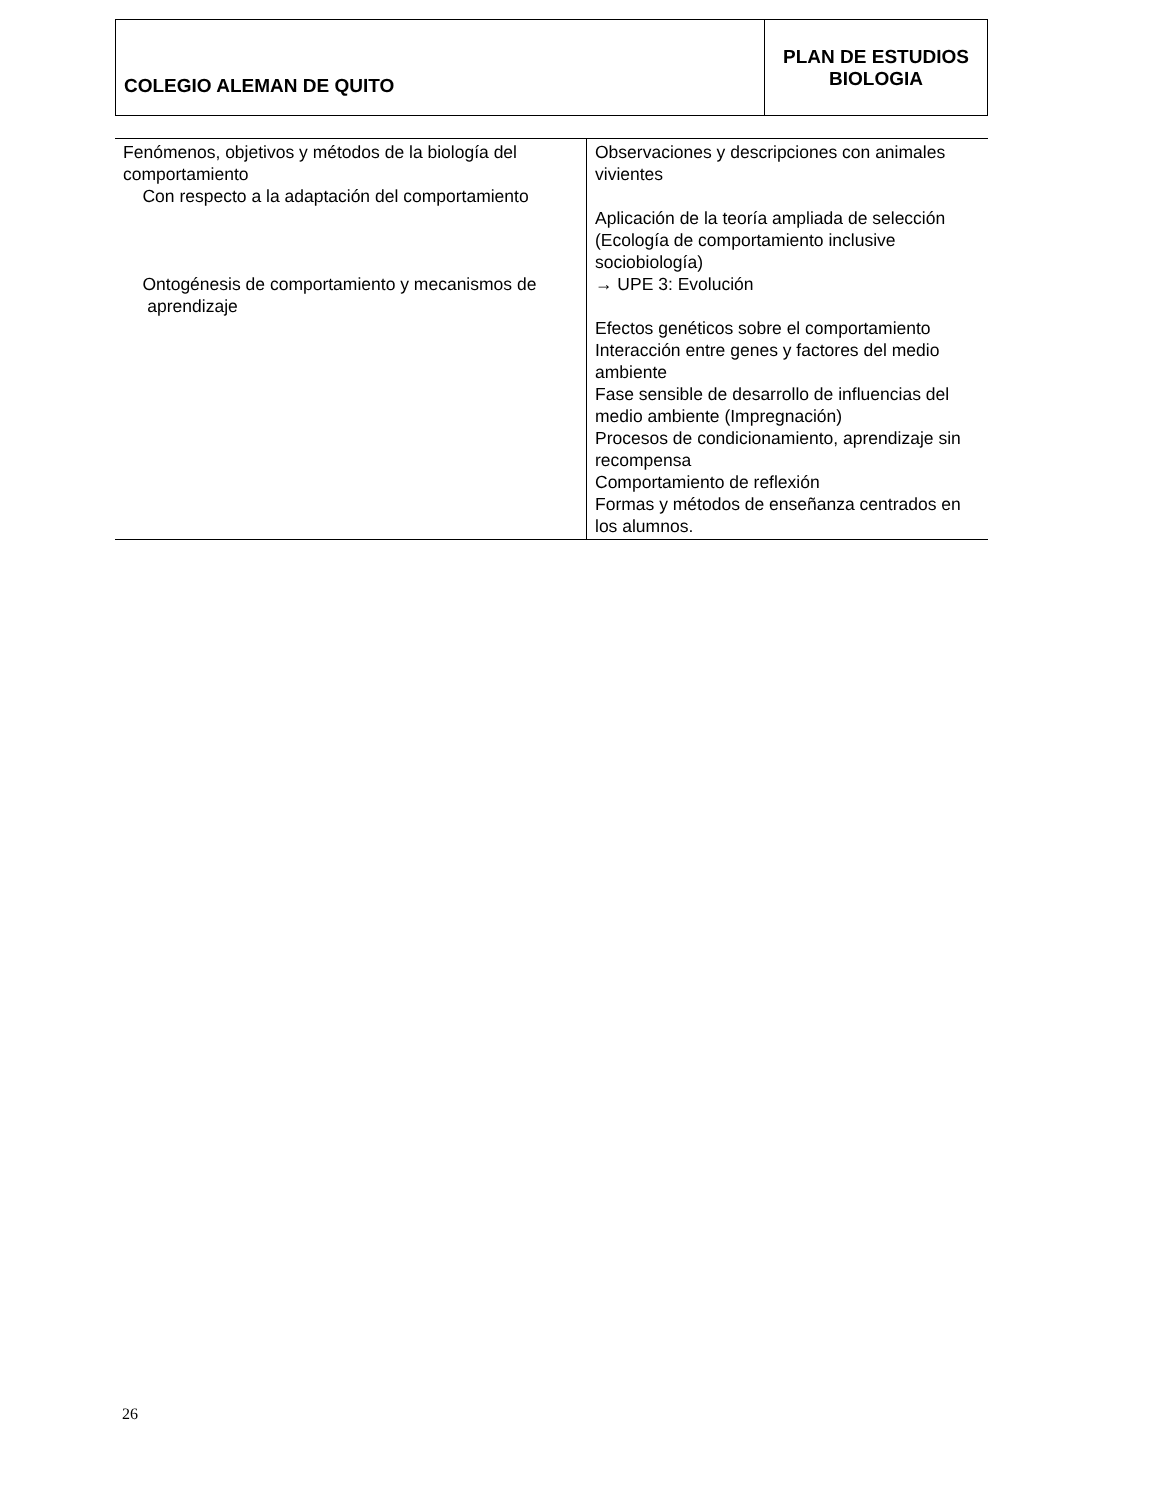| COLEGIO ALEMAN DE QUITO | PLAN DE ESTUDIOS BIOLOGIA |
| Fenómenos, objetivos y métodos de la biología del comportamiento Con respecto a la adaptación del comportamiento Ontogénesis de comportamiento y mecanismos de aprendizaje | Observaciones y descripciones con animales vivientes Aplicación de la teoría ampliada de selección (Ecología de comportamiento inclusive sociobiología) → UPE 3: Evolución Efectos genéticos sobre el comportamiento Interacción entre genes y factores del medio ambiente Fase sensible de desarrollo de influencias del medio ambiente (Impregnación) Procesos de condicionamiento, aprendizaje sin recompensa Comportamiento de reflexión Formas y métodos de enseñanza centrados en los alumnos. |
26